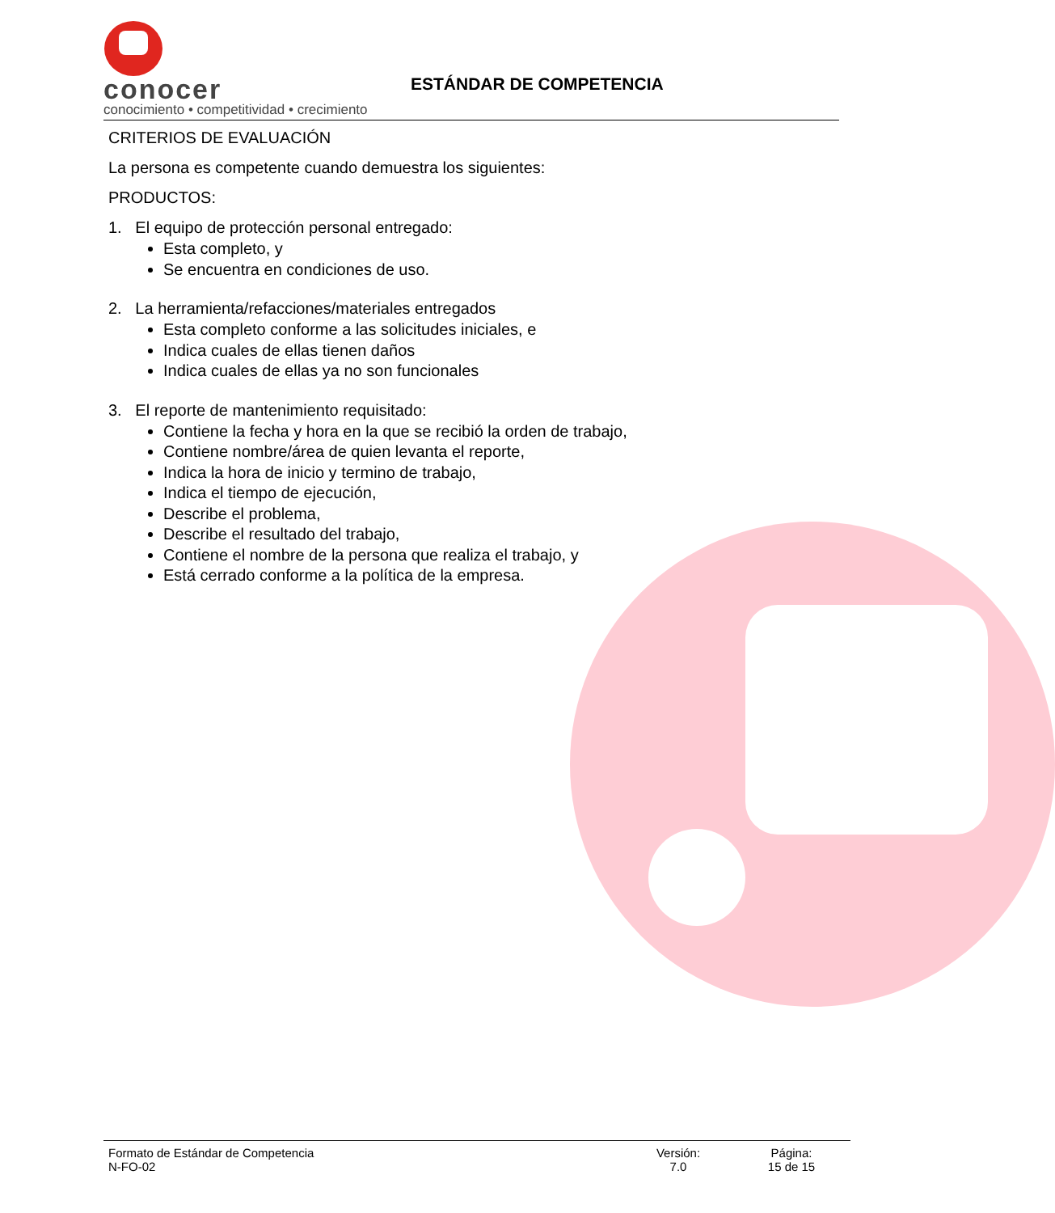conocer
conocimiento • competitividad • crecimiento
ESTÁNDAR DE COMPETENCIA
CRITERIOS DE EVALUACIÓN
La persona es competente cuando demuestra los siguientes:
PRODUCTOS:
1. El equipo de protección personal entregado:
Esta completo, y
Se encuentra en condiciones de uso.
2. La herramienta/refacciones/materiales entregados
Esta completo conforme a las solicitudes iniciales, e
Indica cuales de ellas tienen daños
Indica cuales de ellas ya no son funcionales
3. El reporte de mantenimiento requisitado:
Contiene la fecha y hora en la que se recibió la orden de trabajo,
Contiene nombre/área de quien levanta el reporte,
Indica la hora de inicio y termino de trabajo,
Indica el tiempo de ejecución,
Describe el problema,
Describe el resultado del trabajo,
Contiene el nombre de la persona que realiza el trabajo, y
Está cerrado conforme a la política de la empresa.
Formato de Estándar de Competencia
N-FO-02
Versión:
7.0
Página:
15 de 15